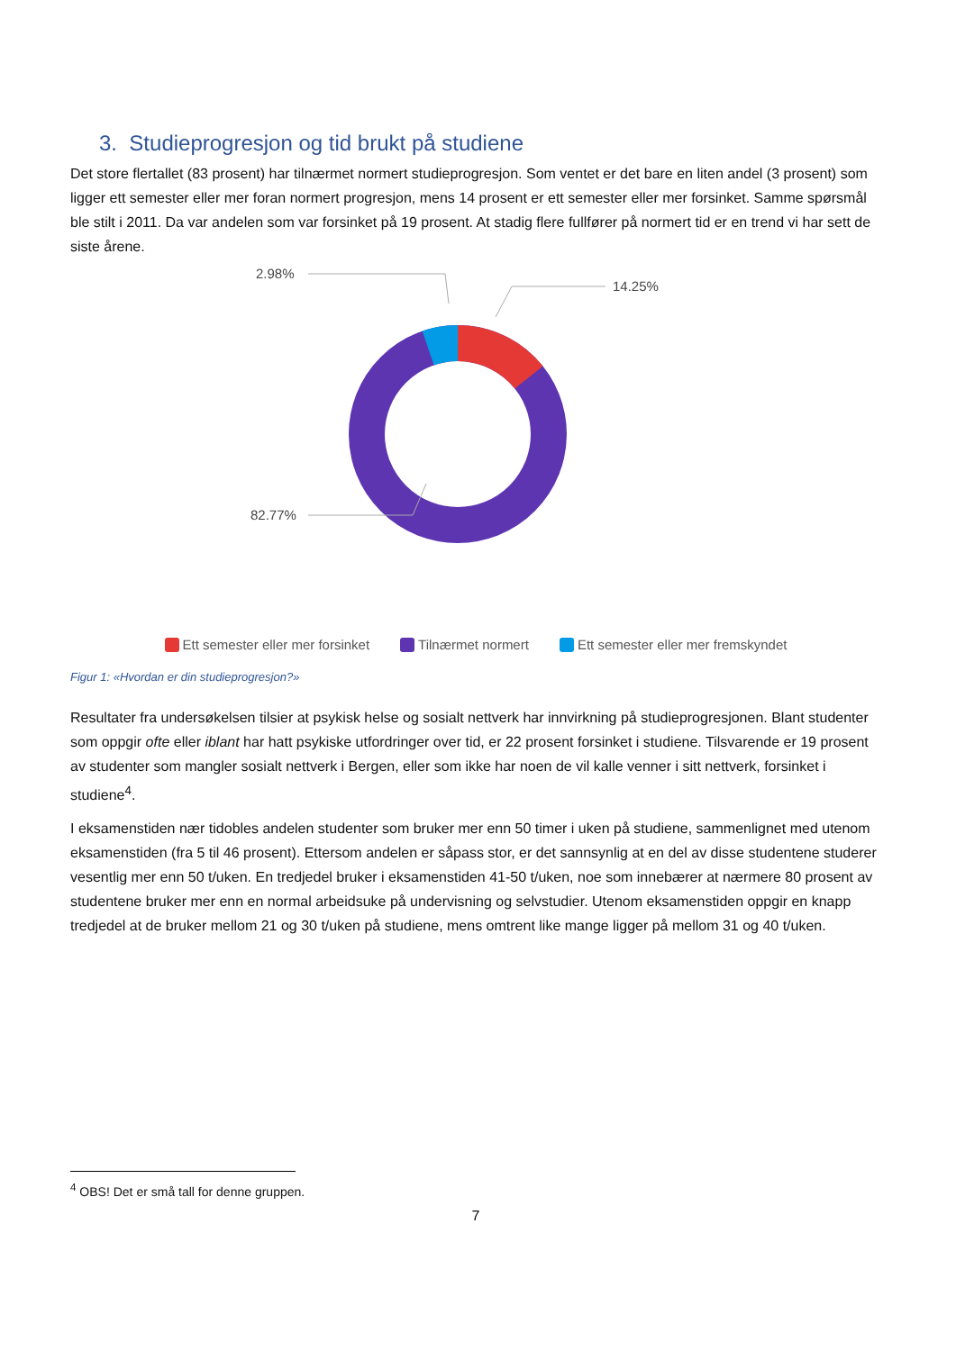3. Studieprogresjon og tid brukt på studiene
Det store flertallet (83 prosent) har tilnærmet normert studieprogresjon. Som ventet er det bare en liten andel (3 prosent) som ligger ett semester eller mer foran normert progresjon, mens 14 prosent er ett semester eller mer forsinket. Samme spørsmål ble stilt i 2011. Da var andelen som var forsinket på 19 prosent. At stadig flere fullfører på normert tid er en trend vi har sett de siste årene.
2.98%
14.25%
82.77%
Ett semester eller mer forsinket Tilnærmet normert Ett semester eller mer fremskyndet
Figur 1: «Hvordan er din studieprogresjon?»
Resultater fra undersøkelsen tilsier at psykisk helse og sosialt nettverk har innvirkning på studieprogresjonen. Blant studenter som oppgir ofte eller iblant har hatt psykiske utfordringer over tid, er 22 prosent forsinket i studiene. Tilsvarende er 19 prosent av studenter som mangler sosialt nettverk i Bergen, eller som ikke har noen de vil kalle venner i sitt nettverk, forsinket i studiene<sup>4</sup>.
I eksamenstiden nær tidobles andelen studenter som bruker mer enn 50 timer i uken på studiene, sammenlignet med utenom eksamenstiden (fra 5 til 46 prosent). Ettersom andelen er såpass stor, er det sannsynlig at en del av disse studentene studerer vesentlig mer enn 50 t/uken. En tredjedel bruker i eksamenstiden 41-50 t/uken, noe som innebærer at nærmere 80 prosent av studentene bruker mer enn en normal arbeidsuke på undervisning og selvstudier. Utenom eksamenstiden oppgir en knapp tredjedel at de bruker mellom 21 og 30 t/uken på studiene, mens omtrent like mange ligger på mellom 31 og 40 t/uken.
<sup>4</sup> OBS! Det er små tall for denne gruppen.
7